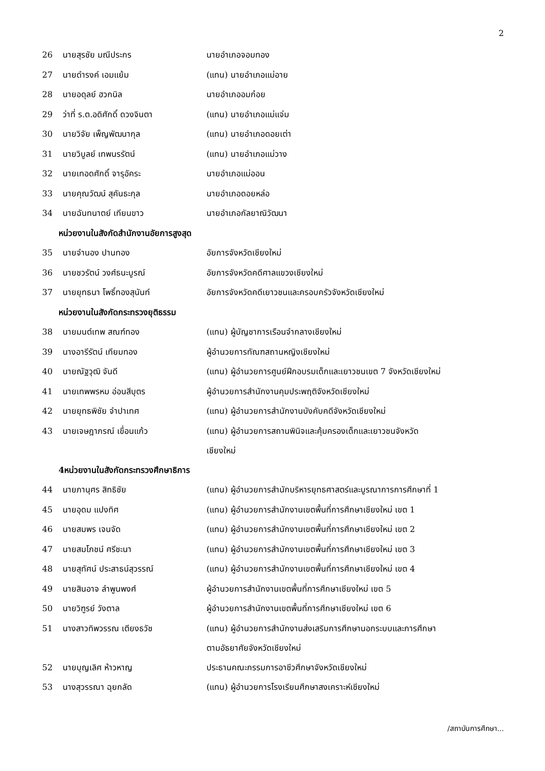2
| 26 | นายสุรชัย มณีประกร | นายอำเภอจอมทอง |
| 27 | นายดำรงค์ เอมแย้ม | (แทน) นายอำเภอแม่อาย |
| 28 | นายอดุลย์ ฮวกนิล | นายอำเภออมก๋อย |
| 29 | ว่าที่ ร.ต.อดิศักดิ์ ดวงจินตา | (แทน) นายอำเภอแม่แจ่ม |
| 30 | นายวิจัย เพ็ญพัฒนากุล | (แทน) นายอำเภอดอยเต่า |
| 31 | นายวิบูลย์ เทพนรรัตน์ | (แทน) นายอำเภอแม่วาง |
| 32 | นายเทอดศักดิ์ จารุอัคระ | นายอำเภอแม่ออน |
| 33 | นายคุณวัฒน์ สุคันธะกุล | นายอำเภอดอยหล่อ |
| 34 | นายฉันทนาตย์ เทียนขาว | นายอำเภอกัลยาณิวัฒนา |
| หน่วยงานในสังกัดสำนักงานอัยการสูงสุด | | |
| 35 | นายจำนอง ปานทอง | อัยการจังหวัดเชียงใหม่ |
| 36 | นายชวรัตน์ วงศ์ธนะบูรณ์ | อัยการจังหวัดคดีศาลแขวงเชียงใหม่ |
| 37 | นายยุทธนา โพธิ์ทองสุนันท์ | อัยการจังหวัดคดีเยาวชนและครอบครัวจังหวัดเชียงใหม่ |
| หน่วยงานในสังกัดกระทรวงยุติธรรม | | |
| 38 | นายมนต์เทพ สณฑ์ทอง | (แทน) ผู้บัญชาการเรือนจำกลางเชียงใหม่ |
| 39 | นางอารีรัตน์ เทียมทอง | ผู้อำนวยการทัณฑสถานหญิงเชียงใหม่ |
| 40 | นายณัฐวุฒิ จันดี | (แทน) ผู้อำนวยการศูนย์ฝึกอบรมเด็กและเยาวชนเขต 7 จังหวัดเชียงใหม่ |
| 41 | นายเทพพรหม อ่อนสีบุตร | ผู้อำนวยการสำนักงานคุมประพฤติจังหวัดเชียงใหม่ |
| 42 | นายยุทธพิชัย จำปาเทศ | (แทน) ผู้อำนวยการสำนักงานบังคับคดีจังหวัดเชียงใหม่ |
| 43 | นายเจษฎาภรณ์ เขื่อนแก้ว | (แทน) ผู้อำนวยการสถานพินิจและคุ้มครองเด็กและเยาวชนจังหวัด เชียงใหม่ |
| 4หน่วยงานในสังกัดกระทรวงศึกษาธิการ | | |
| 44 | นายภานุศร สิทธิชัย | (แทน) ผู้อำนวยการสำนักบริหารยุทธศาสตร์และบูรณาการการศึกษาที่ 1 |
| 45 | นายอุดม แปงทิศ | (แทน) ผู้อำนวยการสำนักงานเขตพื้นที่การศึกษาเชียงใหม่ เขต 1 |
| 46 | นายสมพร เจนจัด | (แทน) ผู้อำนวยการสำนักงานเขตพื้นที่การศึกษาเชียงใหม่ เขต 2 |
| 47 | นายสมโภชน์ ศรีชะนา | (แทน) ผู้อำนวยการสำนักงานเขตพื้นที่การศึกษาเชียงใหม่ เขต 3 |
| 48 | นายสุทัศน์ ประสาธน์สุวรรณ์ | (แทน) ผู้อำนวยการสำนักงานเขตพื้นที่การศึกษาเชียงใหม่ เขต 4 |
| 49 | นายสินอาจ ลำพูนพงศ์ | ผู้อำนวยการสำนักงานเขตพื้นที่การศึกษาเชียงใหม่ เขต 5 |
| 50 | นายวิฑูรย์ วังตาล | ผู้อำนวยการสำนักงานเขตพื้นที่การศึกษาเชียงใหม่ เขต 6 |
| 51 | นางสาวทิพวรรณ เตียงธวัช | (แทน) ผู้อำนวยการสำนักงานส่งเสริมการศึกษานอกระบบและการศึกษา ตามอัธยาศัยจังหวัดเชียงใหม่ |
| 52 | นายบุญเลิศ ห้าวหาญ | ประธานคณะกรรมการอาชีวศึกษาจังหวัดเชียงใหม่ |
| 53 | นางสุวรรณา ฉุยกลัด | (แทน) ผู้อำนวยการโรงเรียนศึกษาสงเคราะห์เชียงใหม่ |
/สถาบันการศึกษา...